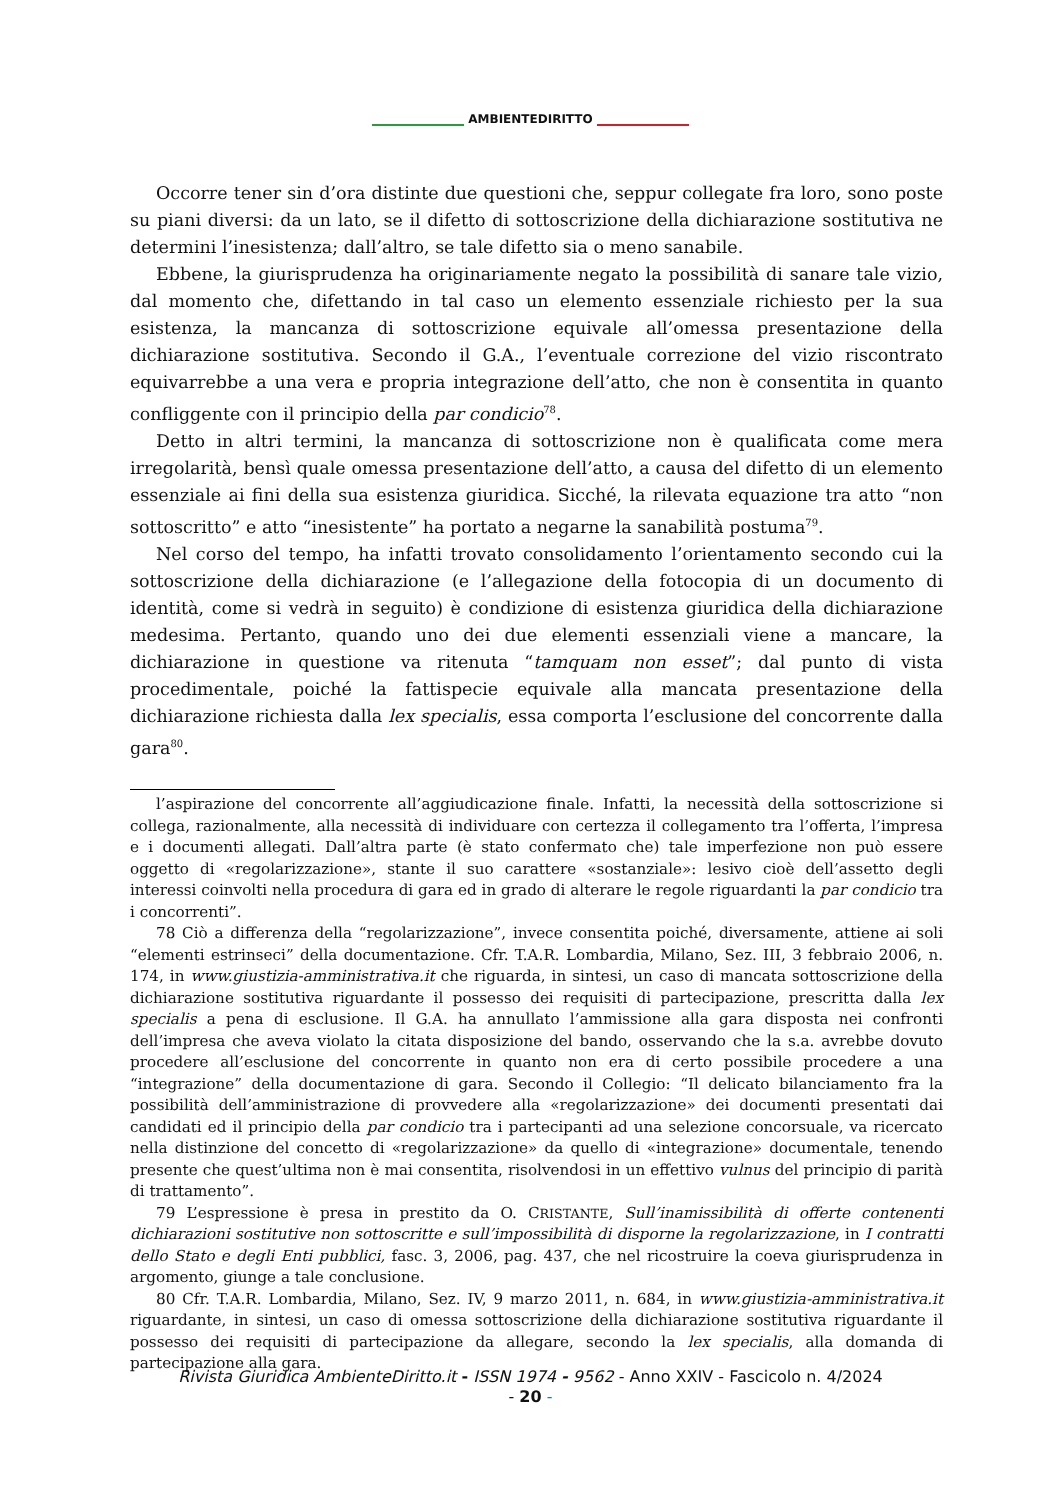AMBIENTEDIRITTO
Occorre tener sin d’ora distinte due questioni che, seppur collegate fra loro, sono poste su piani diversi: da un lato, se il difetto di sottoscrizione della dichiarazione sostitutiva ne determini l’inesistenza; dall’altro, se tale difetto sia o meno sanabile.
Ebbene, la giurisprudenza ha originariamente negato la possibilità di sanare tale vizio, dal momento che, difettando in tal caso un elemento essenziale richiesto per la sua esistenza, la mancanza di sottoscrizione equivale all’omessa presentazione della dichiarazione sostitutiva. Secondo il G.A., l’eventuale correzione del vizio riscontrato equivarrebbe a una vera e propria integrazione dell’atto, che non è consentita in quanto confliggente con il principio della par condicio<sup>78</sup>.
Detto in altri termini, la mancanza di sottoscrizione non è qualificata come mera irregolarità, bensì quale omessa presentazione dell’atto, a causa del difetto di un elemento essenziale ai fini della sua esistenza giuridica. Sicché, la rilevata equazione tra atto “non sottoscritto” e atto “inesistente” ha portato a negarne la sanabilità postuma<sup>79</sup>.
Nel corso del tempo, ha infatti trovato consolidamento l’orientamento secondo cui la sottoscrizione della dichiarazione (e l’allegazione della fotocopia di un documento di identità, come si vedrà in seguito) è condizione di esistenza giuridica della dichiarazione medesima. Pertanto, quando uno dei due elementi essenziali viene a mancare, la dichiarazione in questione va ritenuta “tamquam non esset”; dal punto di vista procedimentale, poiché la fattispecie equivale alla mancata presentazione della dichiarazione richiesta dalla lex specialis, essa comporta l’esclusione del concorrente dalla gara<sup>80</sup>.
l’aspirazione del concorrente all’aggiudicazione finale. Infatti, la necessità della sottoscrizione si collega, razionalmente, alla necessità di individuare con certezza il collegamento tra l’offerta, l’impresa e i documenti allegati. Dall’altra parte (è stato confermato che) tale imperfezione non può essere oggetto di «regolarizzazione», stante il suo carattere «sostanziale»: lesivo cioè dell’assetto degli interessi coinvolti nella procedura di gara ed in grado di alterare le regole riguardanti la par condicio tra i concorrenti”.
78 Ciò a differenza della “regolarizzazione”, invece consentita poiché, diversamente, attiene ai soli “elementi estrinseci” della documentazione. Cfr. T.A.R. Lombardia, Milano, Sez. III, 3 febbraio 2006, n. 174, in www.giustizia-amministrativa.it che riguarda, in sintesi, un caso di mancata sottoscrizione della dichiarazione sostitutiva riguardante il possesso dei requisiti di partecipazione, prescritta dalla lex specialis a pena di esclusione. Il G.A. ha annullato l’ammissione alla gara disposta nei confronti dell’impresa che aveva violato la citata disposizione del bando, osservando che la s.a. avrebbe dovuto procedere all’esclusione del concorrente in quanto non era di certo possibile procedere a una “integrazione” della documentazione di gara. Secondo il Collegio: “Il delicato bilanciamento fra la possibilità dell’amministrazione di provvedere alla «regolarizzazione» dei documenti presentati dai candidati ed il principio della par condicio tra i partecipanti ad una selezione concorsuale, va ricercato nella distinzione del concetto di «regolarizzazione» da quello di «integrazione» documentale, tenendo presente che quest’ultima non è mai consentita, risolvendosi in un effettivo vulnus del principio di parità di trattamento”.
79 L’espressione è presa in prestito da O. CRISTANTE, Sull’inamissibilità di offerte contenenti dichiarazioni sostitutive non sottoscritte e sull’impossibilità di disporne la regolarizzazione, in I contratti dello Stato e degli Enti pubblici, fasc. 3, 2006, pag. 437, che nel ricostruire la coeva giurisprudenza in argomento, giunge a tale conclusione.
80 Cfr. T.A.R. Lombardia, Milano, Sez. IV, 9 marzo 2011, n. 684, in www.giustizia-amministrativa.it riguardante, in sintesi, un caso di omessa sottoscrizione della dichiarazione sostitutiva riguardante il possesso dei requisiti di partecipazione da allegare, secondo la lex specialis, alla domanda di partecipazione alla gara.
Rivista Giuridica AmbienteDiritto.it - ISSN 1974 - 9562 - Anno XXIV - Fascicolo n. 4/2024
- 20 -